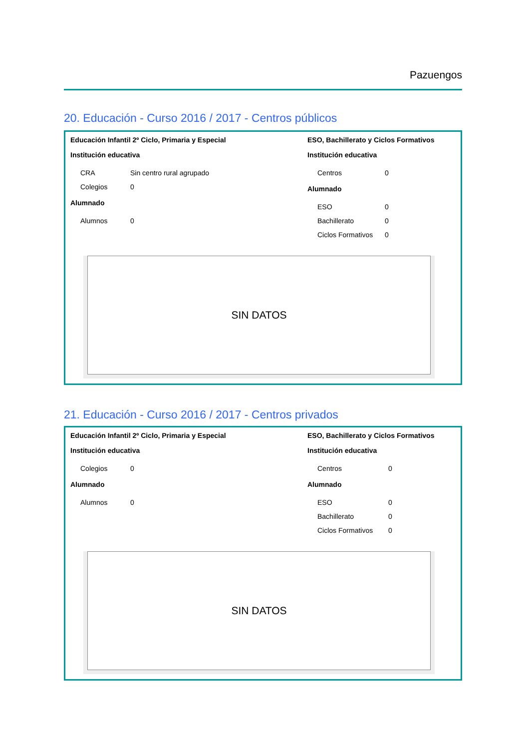Pazuengos
20. Educación - Curso 2016 / 2017 - Centros públicos
Educación Infantil 2º Ciclo, Primaria y Especial
Institución educativa
| CRA | Sin centro rural agrupado |
| Colegios | 0 |
Alumnado
| Alumnos | 0 |
ESO, Bachillerato y Ciclos Formativos
Institución educativa
| Centros | 0 |
Alumnado
| ESO | 0 |
| Bachillerato | 0 |
| Ciclos Formativos | 0 |
SIN DATOS
21. Educación - Curso 2016 / 2017 - Centros privados
Educación Infantil 2º Ciclo, Primaria y Especial
Institución educativa
| Colegios | 0 |
Alumnado
| Alumnos | 0 |
ESO, Bachillerato y Ciclos Formativos
Institución educativa
| Centros | 0 |
Alumnado
| ESO | 0 |
| Bachillerato | 0 |
| Ciclos Formativos | 0 |
SIN DATOS